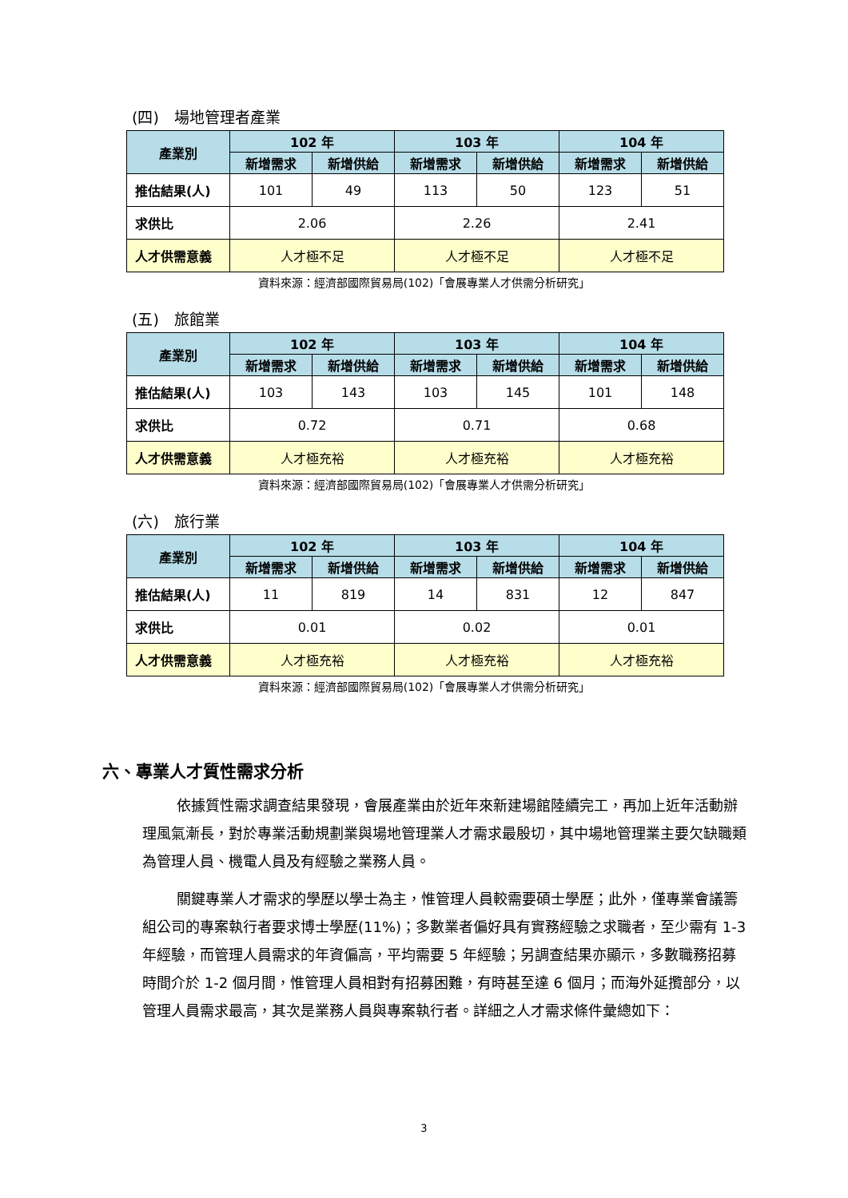(四)　場地管理者產業
| 產業別 | 102 年 | | 103 年 | | 104 年 | |
| --- | --- | --- | --- | --- | --- | --- |
| | 新增需求 | 新增供給 | 新增需求 | 新增供給 | 新增需求 | 新增供給 |
| 推估結果(人) | 101 | 49 | 113 | 50 | 123 | 51 |
| 求供比 | 2.06 | | 2.26 | | 2.41 | |
| 人才供需意義 | 人才極不足 | | 人才極不足 | | 人才極不足 | |
資料來源：經濟部國際貿易局(102)「會展專業人才供需分析研究」
(五)　旅館業
| 產業別 | 102 年 | | 103 年 | | 104 年 | |
| --- | --- | --- | --- | --- | --- | --- |
| | 新增需求 | 新增供給 | 新增需求 | 新增供給 | 新增需求 | 新增供給 |
| 推估結果(人) | 103 | 143 | 103 | 145 | 101 | 148 |
| 求供比 | 0.72 | | 0.71 | | 0.68 | |
| 人才供需意義 | 人才極充裕 | | 人才極充裕 | | 人才極充裕 | |
資料來源：經濟部國際貿易局(102)「會展專業人才供需分析研究」
(六)　旅行業
| 產業別 | 102 年 | | 103 年 | | 104 年 | |
| --- | --- | --- | --- | --- | --- | --- |
| | 新增需求 | 新增供給 | 新增需求 | 新增供給 | 新增需求 | 新增供給 |
| 推估結果(人) | 11 | 819 | 14 | 831 | 12 | 847 |
| 求供比 | 0.01 | | 0.02 | | 0.01 | |
| 人才供需意義 | 人才極充裕 | | 人才極充裕 | | 人才極充裕 | |
資料來源：經濟部國際貿易局(102)「會展專業人才供需分析研究」
六、專業人才質性需求分析
依據質性需求調查結果發現，會展產業由於近年來新建場館陸續完工，再加上近年活動辦理風氣漸長，對於專業活動規劃業與場地管理業人才需求最殷切，其中場地管理業主要欠缺職類為管理人員、機電人員及有經驗之業務人員。
關鍵專業人才需求的學歷以學士為主，惟管理人員較需要碩士學歷；此外，僅專業會議籌組公司的專案執行者要求博士學歷(11%)；多數業者偏好具有實務經驗之求職者，至少需有 1-3 年經驗，而管理人員需求的年資偏高，平均需要 5 年經驗；另調查結果亦顯示，多數職務招募時間介於 1-2 個月間，惟管理人員相對有招募困難，有時甚至達 6 個月；而海外延攬部分，以管理人員需求最高，其次是業務人員與專案執行者。詳細之人才需求條件彙總如下：
3